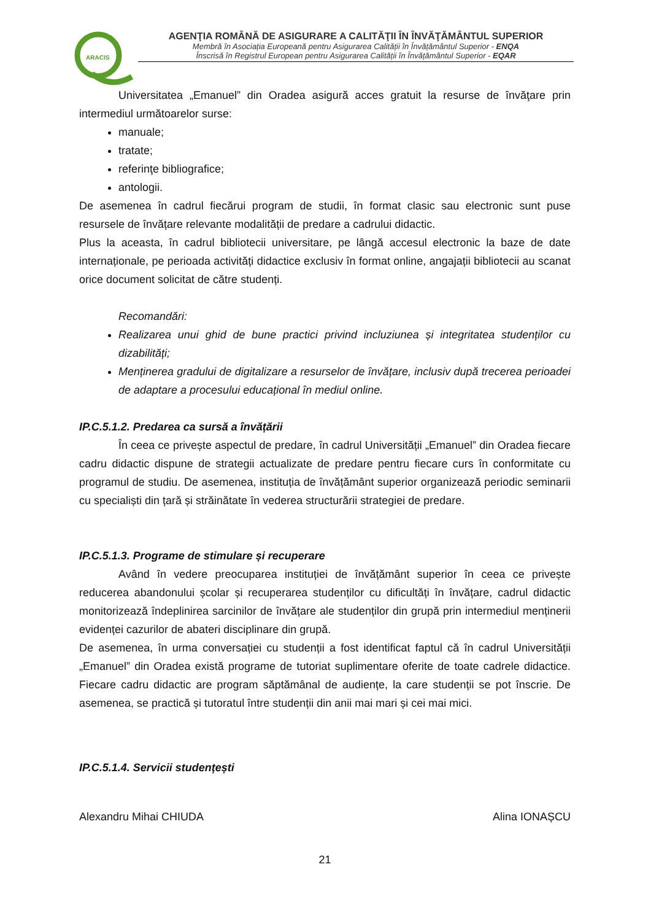ARACIS
AGENŢIA ROMÂNĂ DE ASIGURARE A CALITĂŢII ÎN ÎNVĂŢĂMÂNTUL SUPERIOR
Membră în Asociația Europeană pentru Asigurarea Calității în Învățământul Superior - ENQA
Înscrisă în Registrul European pentru Asigurarea Calității în Învățământul Superior - EQAR
Universitatea „Emanuel” din Oradea asigură acces gratuit la resurse de învăţare prin intermediul următoarelor surse:
manuale;
tratate;
referinţe bibliografice;
antologii.
De asemenea în cadrul fiecărui program de studii, în format clasic sau electronic sunt puse resursele de învățare relevante modalității de predare a cadrului didactic.
Plus la aceasta, în cadrul bibliotecii universitare, pe lângă accesul electronic la baze de date internaționale, pe perioada activități didactice exclusiv în format online, angajații bibliotecii au scanat orice document solicitat de către studenți.
Recomandări:
Realizarea unui ghid de bune practici privind incluziunea și integritatea studenților cu dizabilități;
Menținerea gradului de digitalizare a resurselor de învățare, inclusiv după trecerea perioadei de adaptare a procesului educațional în mediul online.
IP.C.5.1.2. Predarea ca sursă a învățării
În ceea ce privește aspectul de predare, în cadrul Universității „Emanuel” din Oradea fiecare cadru didactic dispune de strategii actualizate de predare pentru fiecare curs în conformitate cu programul de studiu. De asemenea, instituția de învățământ superior organizează periodic seminarii cu specialiști din țară și străinătate în vederea structurării strategiei de predare.
IP.C.5.1.3. Programe de stimulare și recuperare
Având în vedere preocuparea instituției de învățământ superior în ceea ce privește reducerea abandonului școlar și recuperarea studenților cu dificultăți în învățare, cadrul didactic monitorizează îndeplinirea sarcinilor de învățare ale studenților din grupă prin intermediul menținerii evidenței cazurilor de abateri disciplinare din grupă.
De asemenea, în urma conversației cu studenții a fost identificat faptul că în cadrul Universității „Emanuel” din Oradea există programe de tutoriat suplimentare oferite de toate cadrele didactice. Fiecare cadru didactic are program săptămânal de audiențe, la care studenții se pot înscrie. De asemenea, se practică și tutoratul între studenții din anii mai mari și cei mai mici.
IP.C.5.1.4. Servicii studențești
Alexandru Mihai CHIUDA Alina IONAȘCU
21